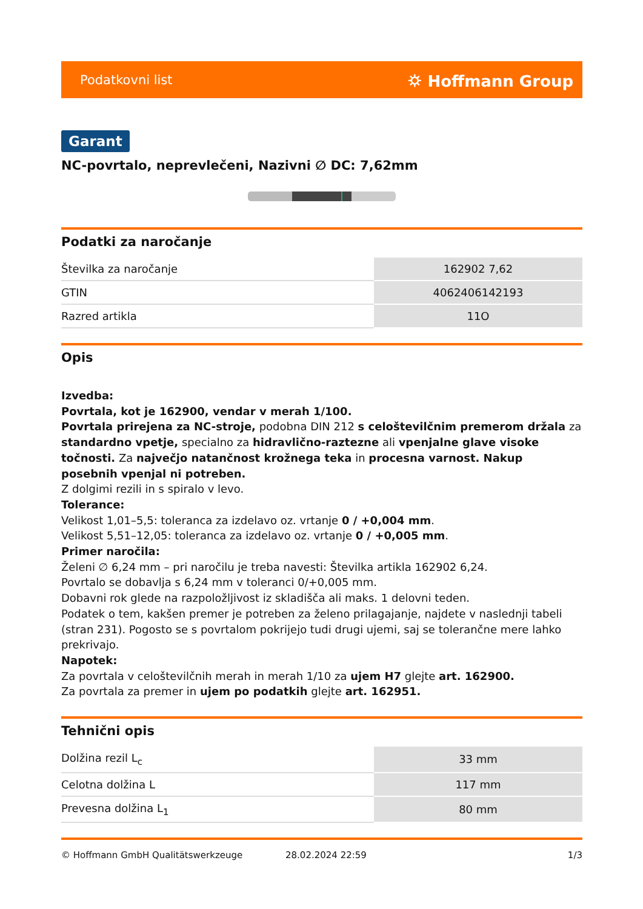Podatkovni list ⛭ Hoffmann Group
Garant
NC-povrtalo, neprevlečeni, Nazivni ∅ DC: 7,62mm
Podatki za naročanje
| Številka za naročanje | 162902 7,62 |
| GTIN | 4062406142193 |
| Razred artikla | 11O |
Opis
Izvedba:
Povrtala, kot je 162900, vendar v merah 1/100.
Povrtala prirejena za NC-stroje, podobna DIN 212 s celoštevilčnim premerom držala za standardno vpetje, specialno za hidravlično-raztezne ali vpenjalne glave visoke točnosti. Za največjo natančnost krožnega teka in procesna varnost. Nakup posebnih vpenjal ni potreben.
Z dolgimi rezili in s spiralo v levo.
Tolerance:
Velikost 1,01–5,5: toleranca za izdelavo oz. vrtanje 0 / +0,004 mm.
Velikost 5,51–12,05: toleranca za izdelavo oz. vrtanje 0 / +0,005 mm.
Primer naročila:
Želeni ∅ 6,24 mm – pri naročilu je treba navesti: Številka artikla 162902 6,24.
Povrtalo se dobavlja s 6,24 mm v toleranci 0/+0,005 mm.
Dobavni rok glede na razpoložljivost iz skladišča ali maks. 1 delovni teden.
Podatek o tem, kakšen premer je potreben za želeno prilagajanje, najdete v naslednji tabeli (stran 231). Pogosto se s povrtalom pokrijejo tudi drugi ujemi, saj se tolerančne mere lahko prekrivajo.
Napotek:
Za povrtala v celoštevilčnih merah in merah 1/10 za ujem H7 glejte art. 162900.
Za povrtala za premer in ujem po podatkih glejte art. 162951.
Tehnični opis
| Dolžina rezil L<sub>c</sub> | 33 mm |
| Celotna dolžina L | 117 mm |
| Prevesna dolžina L<sub>1</sub> | 80 mm |
© Hoffmann GmbH Qualitätswerkzeuge 28.02.2024 22:59 1/3